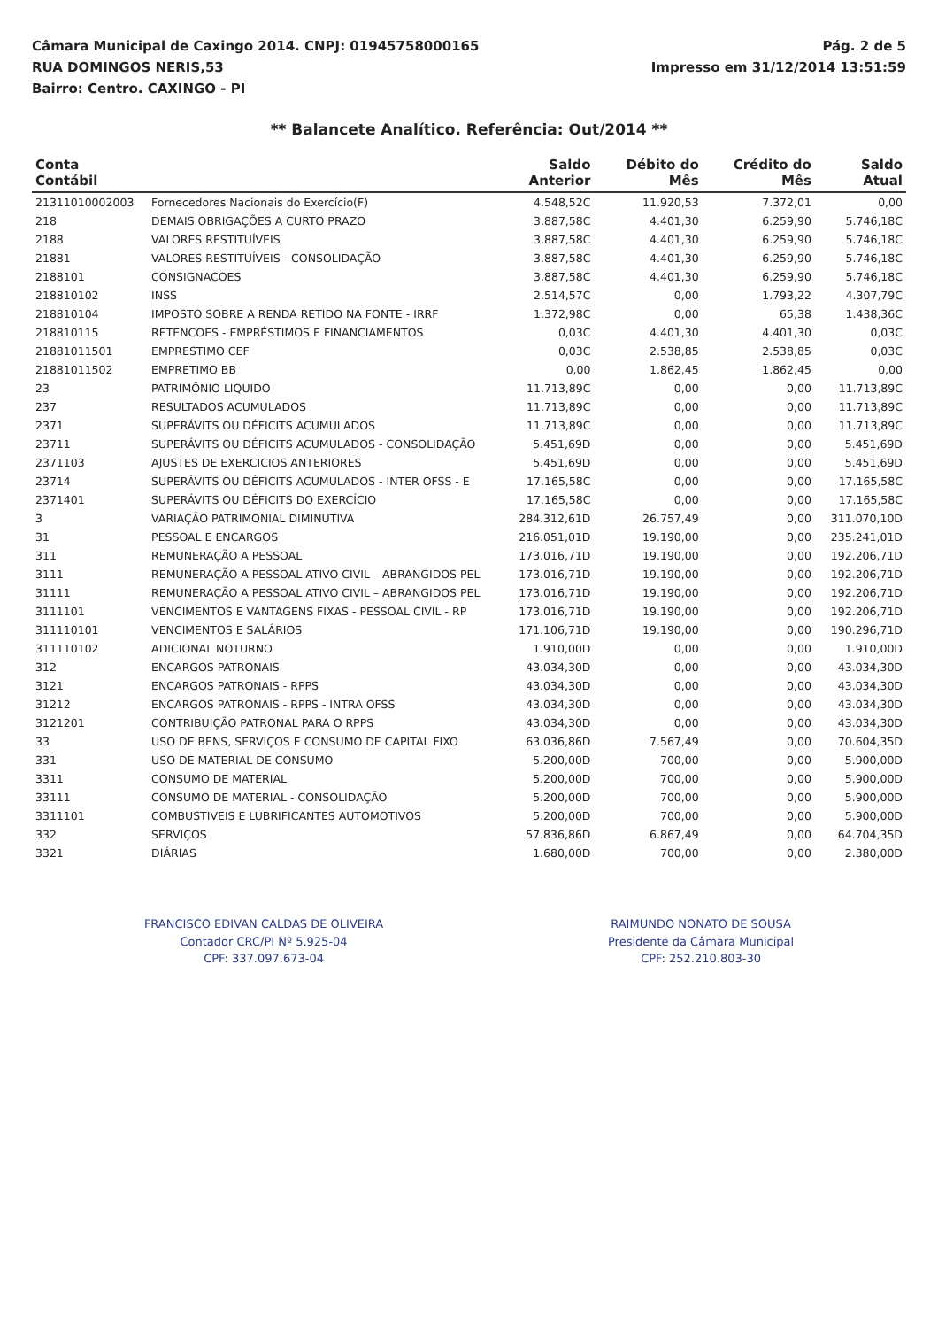Câmara Municipal de Caxingo 2014. CNPJ: 01945758000165
RUA DOMINGOS NERIS,53
Bairro: Centro. CAXINGO - PI
Pág. 2 de 5
Impresso em 31/12/2014 13:51:59
** Balancete Analítico. Referência: Out/2014 **
| Conta Contábil | | Saldo Anterior | Débito do Mês | Crédito do Mês | Saldo Atual |
| --- | --- | --- | --- | --- | --- |
| 21311010002003 | Fornecedores Nacionais do Exercício(F) | 4.548,52C | 11.920,53 | 7.372,01 | 0,00 |
| 218 | DEMAIS OBRIGAÇÕES A CURTO PRAZO | 3.887,58C | 4.401,30 | 6.259,90 | 5.746,18C |
| 2188 | VALORES RESTITUÍVEIS | 3.887,58C | 4.401,30 | 6.259,90 | 5.746,18C |
| 21881 | VALORES RESTITUÍVEIS - CONSOLIDAÇÃO | 3.887,58C | 4.401,30 | 6.259,90 | 5.746,18C |
| 2188101 | CONSIGNACOES | 3.887,58C | 4.401,30 | 6.259,90 | 5.746,18C |
| 218810102 | INSS | 2.514,57C | 0,00 | 1.793,22 | 4.307,79C |
| 218810104 | IMPOSTO SOBRE A RENDA RETIDO NA FONTE - IRRF | 1.372,98C | 0,00 | 65,38 | 1.438,36C |
| 218810115 | RETENCOES - EMPRÉSTIMOS E FINANCIAMENTOS | 0,03C | 4.401,30 | 4.401,30 | 0,03C |
| 21881011501 | EMPRESTIMO CEF | 0,03C | 2.538,85 | 2.538,85 | 0,03C |
| 21881011502 | EMPRETIMO BB | 0,00 | 1.862,45 | 1.862,45 | 0,00 |
| 23 | PATRIMÔNIO LIQUIDO | 11.713,89C | 0,00 | 0,00 | 11.713,89C |
| 237 | RESULTADOS ACUMULADOS | 11.713,89C | 0,00 | 0,00 | 11.713,89C |
| 2371 | SUPERÁVITS OU DÉFICITS ACUMULADOS | 11.713,89C | 0,00 | 0,00 | 11.713,89C |
| 23711 | SUPERÁVITS OU DÉFICITS ACUMULADOS - CONSOLIDAÇÃO | 5.451,69D | 0,00 | 0,00 | 5.451,69D |
| 2371103 | AJUSTES DE EXERCICIOS ANTERIORES | 5.451,69D | 0,00 | 0,00 | 5.451,69D |
| 23714 | SUPERÁVITS OU DÉFICITS ACUMULADOS - INTER OFSS - E | 17.165,58C | 0,00 | 0,00 | 17.165,58C |
| 2371401 | SUPERÁVITS OU DÉFICITS DO EXERCÍCIO | 17.165,58C | 0,00 | 0,00 | 17.165,58C |
| 3 | VARIAÇÃO PATRIMONIAL DIMINUTIVA | 284.312,61D | 26.757,49 | 0,00 | 311.070,10D |
| 31 | PESSOAL E ENCARGOS | 216.051,01D | 19.190,00 | 0,00 | 235.241,01D |
| 311 | REMUNERAÇÃO A PESSOAL | 173.016,71D | 19.190,00 | 0,00 | 192.206,71D |
| 3111 | REMUNERAÇÃO A PESSOAL ATIVO CIVIL – ABRANGIDOS PEL | 173.016,71D | 19.190,00 | 0,00 | 192.206,71D |
| 31111 | REMUNERAÇÃO A PESSOAL ATIVO CIVIL – ABRANGIDOS PEL | 173.016,71D | 19.190,00 | 0,00 | 192.206,71D |
| 3111101 | VENCIMENTOS E VANTAGENS FIXAS - PESSOAL CIVIL - RP | 173.016,71D | 19.190,00 | 0,00 | 192.206,71D |
| 311110101 | VENCIMENTOS E SALÁRIOS | 171.106,71D | 19.190,00 | 0,00 | 190.296,71D |
| 311110102 | ADICIONAL NOTURNO | 1.910,00D | 0,00 | 0,00 | 1.910,00D |
| 312 | ENCARGOS PATRONAIS | 43.034,30D | 0,00 | 0,00 | 43.034,30D |
| 3121 | ENCARGOS PATRONAIS - RPPS | 43.034,30D | 0,00 | 0,00 | 43.034,30D |
| 31212 | ENCARGOS PATRONAIS - RPPS - INTRA OFSS | 43.034,30D | 0,00 | 0,00 | 43.034,30D |
| 3121201 | CONTRIBUIÇÃO PATRONAL PARA O RPPS | 43.034,30D | 0,00 | 0,00 | 43.034,30D |
| 33 | USO DE BENS, SERVIÇOS E CONSUMO DE CAPITAL FIXO | 63.036,86D | 7.567,49 | 0,00 | 70.604,35D |
| 331 | USO DE MATERIAL DE CONSUMO | 5.200,00D | 700,00 | 0,00 | 5.900,00D |
| 3311 | CONSUMO DE MATERIAL | 5.200,00D | 700,00 | 0,00 | 5.900,00D |
| 33111 | CONSUMO DE MATERIAL - CONSOLIDAÇÃO | 5.200,00D | 700,00 | 0,00 | 5.900,00D |
| 3311101 | COMBUSTIVEIS E LUBRIFICANTES AUTOMOTIVOS | 5.200,00D | 700,00 | 0,00 | 5.900,00D |
| 332 | SERVIÇOS | 57.836,86D | 6.867,49 | 0,00 | 64.704,35D |
| 3321 | DIÁRIAS | 1.680,00D | 700,00 | 0,00 | 2.380,00D |
FRANCISCO EDIVAN CALDAS DE OLIVEIRA
Contador CRC/PI Nº 5.925-04
CPF: 337.097.673-04
RAIMUNDO NONATO DE SOUSA
Presidente da Câmara Municipal
CPF: 252.210.803-30